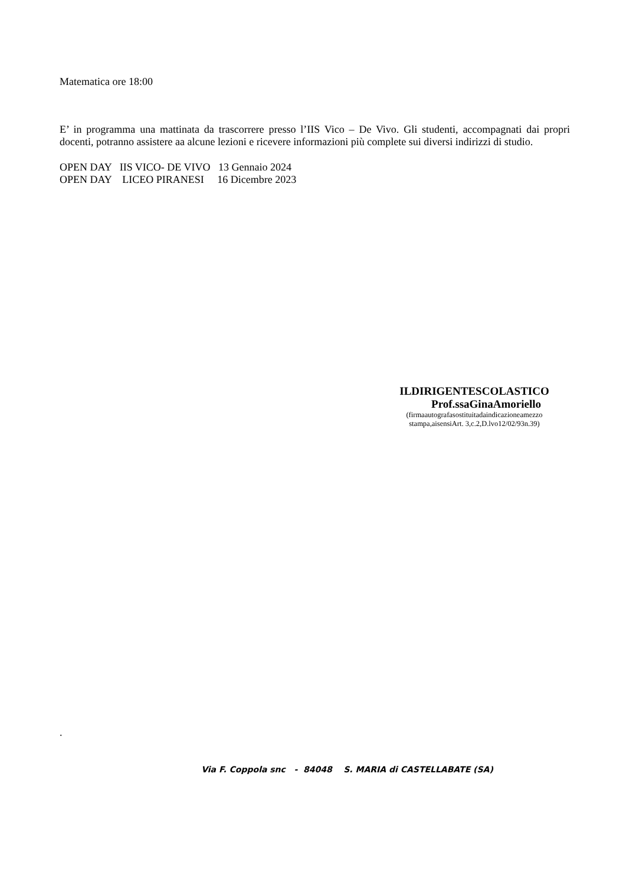Matematica ore 18:00
E’ in programma una mattinata da trascorrere presso l’IIS Vico – De Vivo. Gli studenti, accompagnati dai propri docenti, potranno assistere aa alcune lezioni e ricevere informazioni più complete sui diversi indirizzi di studio.
OPEN DAY IIS VICO- DE VIVO 13 Gennaio 2024
OPEN DAY LICEO PIRANESI 16 Dicembre 2023
ILDIRIGENTESCOLASTICO
Prof.ssaGinaAmoriello
(firmaautografasostituitadaindicazioneamezzo
stampa,aisensiArt. 3,c.2,D.lvo12/02/93n.39)
.
Via F. Coppola snc - 84048 S. MARIA di CASTELLABATE (SA)